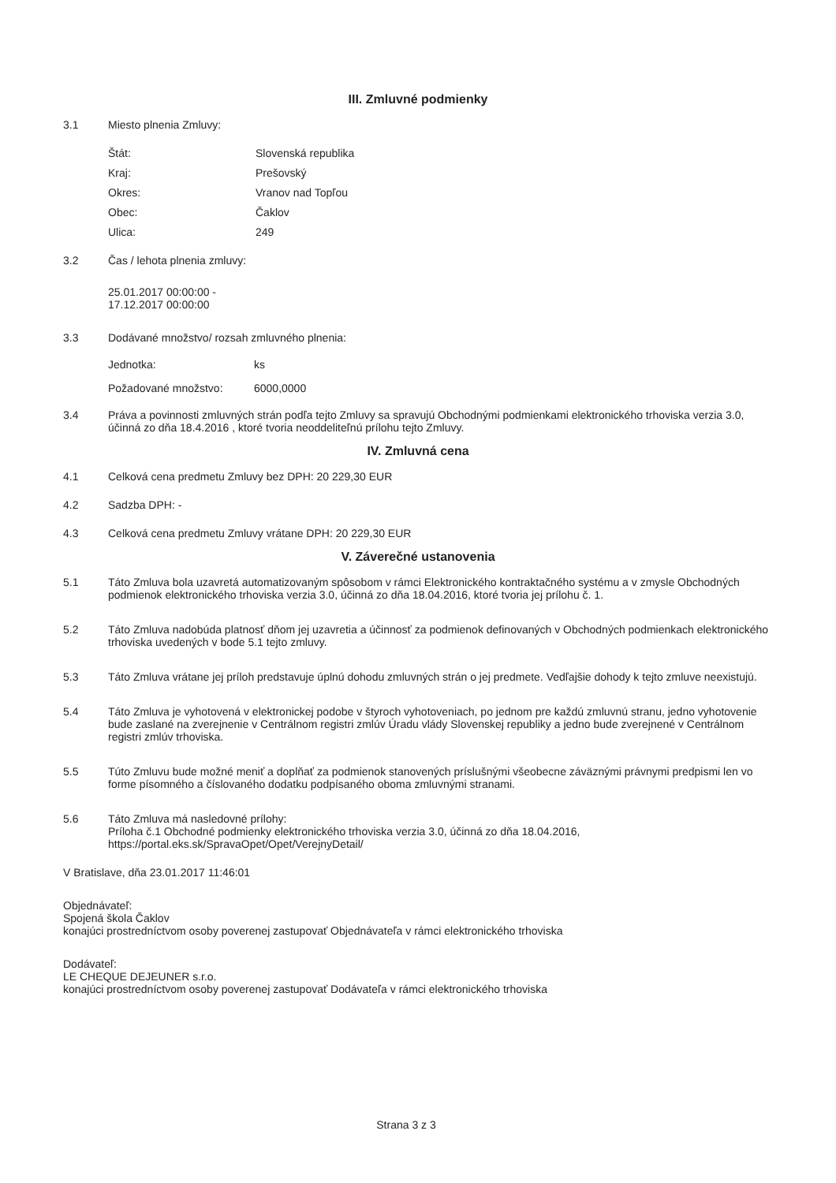III. Zmluvné podmienky
3.1 Miesto plnenia Zmluvy:
Štát: Slovenská republika
Kraj: Prešovský
Okres: Vranov nad Topľou
Obec: Čaklov
Ulica: 249
3.2 Čas / lehota plnenia zmluvy:
25.01.2017 00:00:00 - 17.12.2017 00:00:00
3.3 Dodávané množstvo/ rozsah zmluvného plnenia:
Jednotka: ks
Požadované množstvo: 6000,0000
3.4 Práva a povinnosti zmluvných strán podľa tejto Zmluvy sa spravujú Obchodnými podmienkami elektronického trhoviska verzia 3.0, účinná zo dňa 18.4.2016 , ktoré tvoria neoddeliteľnú prílohu tejto Zmluvy.
IV. Zmluvná cena
4.1 Celková cena predmetu Zmluvy bez DPH: 20 229,30 EUR
4.2 Sadzba DPH: -
4.3 Celková cena predmetu Zmluvy vrátane DPH: 20 229,30 EUR
V. Záverečné ustanovenia
5.1 Táto Zmluva bola uzavretá automatizovaným spôsobom v rámci Elektronického kontraktačného systému a v zmysle Obchodných podmienok elektronického trhoviska verzia 3.0, účinná zo dňa 18.04.2016, ktoré tvoria jej prílohu č. 1.
5.2 Táto Zmluva nadobúda platnosť dňom jej uzavretia a účinnosť za podmienok definovaných v Obchodných podmienkach elektronického trhoviska uvedených v bode 5.1 tejto zmluvy.
5.3 Táto Zmluva vrátane jej príloh predstavuje úplnú dohodu zmluvných strán o jej predmete. Vedľajšie dohody k tejto zmluve neexistujú.
5.4 Táto Zmluva je vyhotovená v elektronickej podobe v štyroch vyhotoveniach, po jednom pre každú zmluvnú stranu, jedno vyhotovenie bude zaslané na zverejnenie v Centrálnom registri zmlúv Úradu vlády Slovenskej republiky a jedno bude zverejnené v Centrálnom registri zmlúv trhoviska.
5.5 Túto Zmluvu bude možné meniť a doplňať za podmienok stanovených príslušnými všeobecne záväznými právnymi predpismi len vo forme písomného a číslovaného dodatku podpísaného oboma zmluvnými stranami.
5.6 Táto Zmluva má nasledovné prílohy:
Príloha č.1 Obchodné podmienky elektronického trhoviska verzia 3.0, účinná zo dňa 18.04.2016, https://portal.eks.sk/SpravaOpet/Opet/VerejnyDetail/
V Bratislave, dňa 23.01.2017 11:46:01
Objednávateľ:
Spojená škola Čaklov
konajúci prostredníctvom osoby poverenej zastupovať Objednávateľa v rámci elektronického trhoviska
Dodávateľ:
LE CHEQUE DEJEUNER s.r.o.
konajúci prostredníctvom osoby poverenej zastupovať Dodávateľa v rámci elektronického trhoviska
Strana 3 z 3